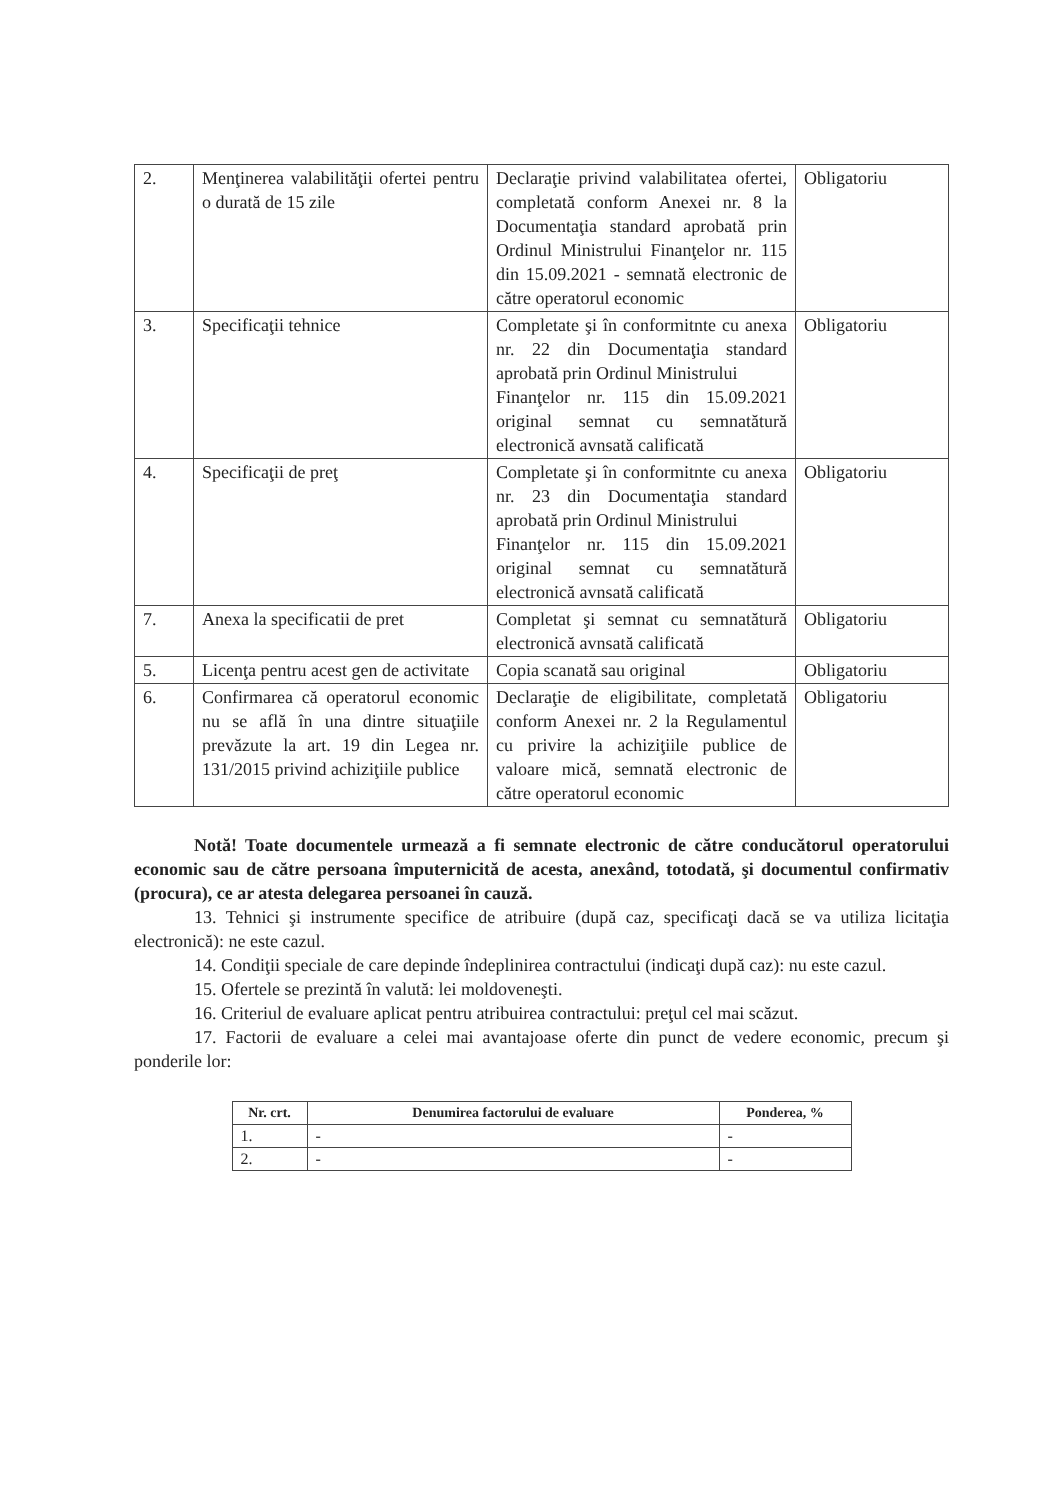| 2. | Menţinerea valabilităţii ofertei pentru o durată de 15 zile | Declaraţie privind valabilitatea ofertei, completată conform Anexei nr. 8 la Documentaţia standard aprobată prin Ordinul Ministrului Finanţelor nr. 115 din 15.09.2021 - semnată electronic de către operatorul economic | Obligatoriu |
| 3. | Specificaţii tehnice | Completate şi în conformitnte cu anexa nr. 22 din Documentaţia standard aprobată prin Ordinul Ministrului Finanţelor nr. 115 din 15.09.2021 original semnat cu semnatătură electronică avnsată calificată | Obligatoriu |
| 4. | Specificaţii de preţ | Completate şi în conformitnte cu anexa nr. 23 din Documentaţia standard aprobată prin Ordinul Ministrului Finanţelor nr. 115 din 15.09.2021 original semnat cu semnatătură electronică avnsată calificată | Obligatoriu |
| 7. | Anexa la specificatii de pret | Completat şi semnat cu semnatătură electronică avnsată calificată | Obligatoriu |
| 5. | Licenţa pentru acest gen de activitate | Copia scanată sau original | Obligatoriu |
| 6. | Confirmarea că operatorul economic nu se află în una dintre situaţiile prevăzute la art. 19 din Legea nr. 131/2015 privind achiziţiile publice | Declaraţie de eligibilitate, completată conform Anexei nr. 2 la Regulamentul cu privire la achiziţiile publice de valoare mică, semnată electronic de către operatorul economic | Obligatoriu |
Notă! Toate documentele urmează a fi semnate electronic de către conducătorul operatorului economic sau de către persoana împuternicită de acesta, anexând, totodată, şi documentul confirmativ (procura), ce ar atesta delegarea persoanei în cauză.
13. Tehnici şi instrumente specifice de atribuire (după caz, specificaţi dacă se va utiliza licitaţia electronică): ne este cazul.
14. Condiţii speciale de care depinde îndeplinirea contractului (indicaţi după caz): nu este cazul.
15. Ofertele se prezintă în valută: lei moldoveneşti.
16. Criteriul de evaluare aplicat pentru atribuirea contractului: preţul cel mai scăzut.
17. Factorii de evaluare a celei mai avantajoase oferte din punct de vedere economic, precum şi ponderile lor:
| Nr. crt. | Denumirea factorului de evaluare | Ponderea, % |
| --- | --- | --- |
| 1. | - | - |
| 2. | - | - |